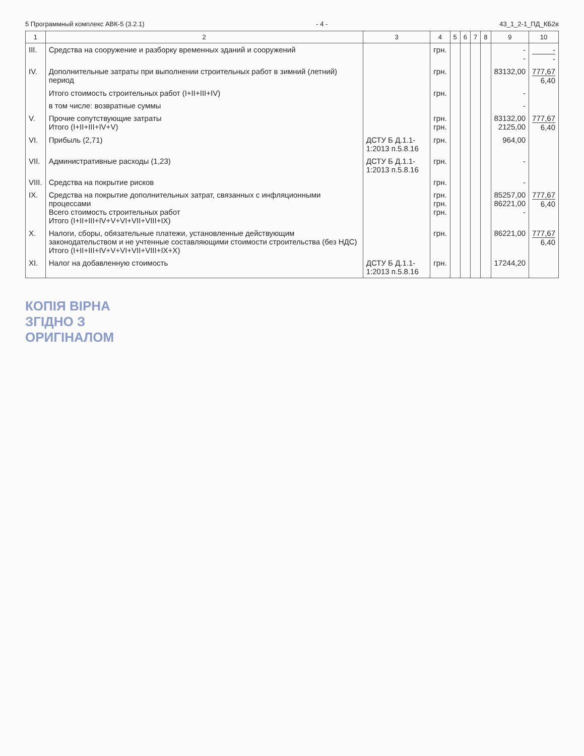5 Программный комплекс АВК-5 (3.2.1) - 4 - 43_1_2-1_ПД_КБ2в
| 1 | 2 | 3 | 4 | 5 | 6 | 7 | 8 | 9 | 10 |
| --- | --- | --- | --- | --- | --- | --- | --- | --- | --- |
| III. | Средства на сооружение и разборку временных зданий и сооружений | | грн. | | | | | - - | - - |
| IV. | Дополнительные затраты при выполнении строительных работ в зимний (летний) период | | грн. | | | | | 83132,00 | 777,67 6,40 |
| | Итого стоимость строительных работ (I+II+III+IV) | | грн. | | | | | - | |
| | в том числе: возвратные суммы | | | | | | | - | |
| V. | Прочие сопутствующие затраты Итого (I+II+III+IV+V) | | грн. грн. | | | | | 83132,00 2125,00 | 777,67 6,40 |
| VI. | Прибыль (2,71) | ДСТУ Б Д.1.1-1:2013 п.5.8.16 | грн. | | | | | 964,00 | |
| VII. | Административные расходы (1,23) | ДСТУ Б Д.1.1-1:2013 п.5.8.16 | грн. | | | | | - | |
| VIII. | Средства на покрытие рисков | | грн. | | | | | - | |
| IX. | Средства на покрытие дополнительных затрат, связанных с инфляционными процессами Всего стоимость строительных работ Итого (I+II+III+IV+V+VI+VII+VIII+IX) | | грн. грн. грн. | | | | | 85257,00 86221,00 - | 777,67 6,40 |
| X. | Налоги, сборы, обязательные платежи, установленные действующим законодательством и не учтенные составляющими стоимости строительства (без НДС) Итого (I+II+III+IV+V+VI+VII+VIII+IX+X) | | грн. | | | | | 86221,00 | 777,67 6,40 |
| XI. | Налог на добавленную стоимость | ДСТУ Б Д.1.1-1:2013 п.5.8.16 | грн. | | | | | 17244,20 | |
КОПІЯ ВІРНА
ЗГІДНО З
ОРИГІНАЛОМ